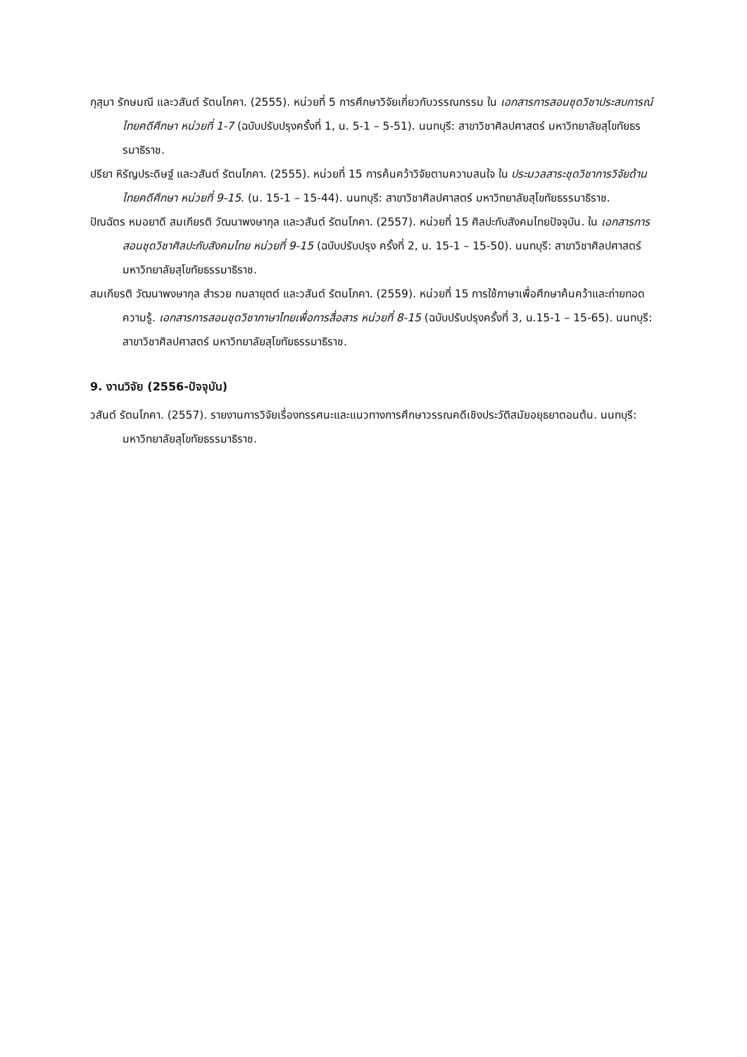กุสุมา รักษมณี และวสันต์ รัตนโภคา. (2555). หน่วยที่ 5 การศึกษาวิจัยเกี่ยวกับวรรณกรรม ใน เอกสารการสอนชุดวิชาประสบการณ์ไทยคดีศึกษา หน่วยที่ 1-7 (ฉบับปรับปรุงครั้งที่ 1, น. 5-1 – 5-51). นนทบุรี: สาขาวิชาศิลปศาสตร์ มหาวิทยาลัยสุโขทัยธรรมาธิราช.
ปรียา หิรัญประดิษฐ์ และวสันต์ รัตนโภคา. (2555). หน่วยที่ 15 การค้นคว้าวิจัยตามความสนใจ ใน ประมวลสาระชุดวิชาการวิจัยด้านไทยคดีศึกษา หน่วยที่ 9-15. (น. 15-1 – 15-44). นนทบุรี: สาขาวิชาศิลปศาสตร์ มหาวิทยาลัยสุโขทัยธรรมาธิราช.
ปัณฉัตร หมอยาดี สมเกียรติ วัฒนาพงษากุล และวสันต์ รัตนโภคา. (2557). หน่วยที่ 15 ศิลปะกับสังคมไทยปัจจุบัน. ใน เอกสารการสอนชุดวิชาศิลปะกับสังคมไทย หน่วยที่ 9-15 (ฉบับปรับปรุง ครั้งที่ 2, น. 15-1 – 15-50). นนทบุรี: สาขาวิชาศิลปศาสตร์ มหาวิทยาลัยสุโขทัยธรรมาธิราช.
สมเกียรติ วัฒนาพงษากุล สำรวย กมลายุตต์ และวสันต์ รัตนโภคา. (2559). หน่วยที่ 15 การใช้ภาษาเพื่อศึกษาค้นคว้าและถ่ายทอดความรู้. เอกสารการสอนชุดวิชาภาษาไทยเพื่อการสื่อสาร หน่วยที่ 8-15 (ฉบับปรับปรุงครั้งที่ 3, น.15-1 – 15-65). นนทบุรี: สาขาวิชาศิลปศาสตร์ มหาวิทยาลัยสุโขทัยธรรมาธิราช.
9. งานวิจัย (2556-ปัจจุบัน)
วสันต์ รัตนโภคา. (2557). รายงานการวิจัยเรื่องทรรศนะและแนวทางการศึกษาวรรณคดีเชิงประวัติสมัยอยุธยาตอนต้น. นนทบุรี: มหาวิทยาลัยสุโขทัยธรรมาธิราช.